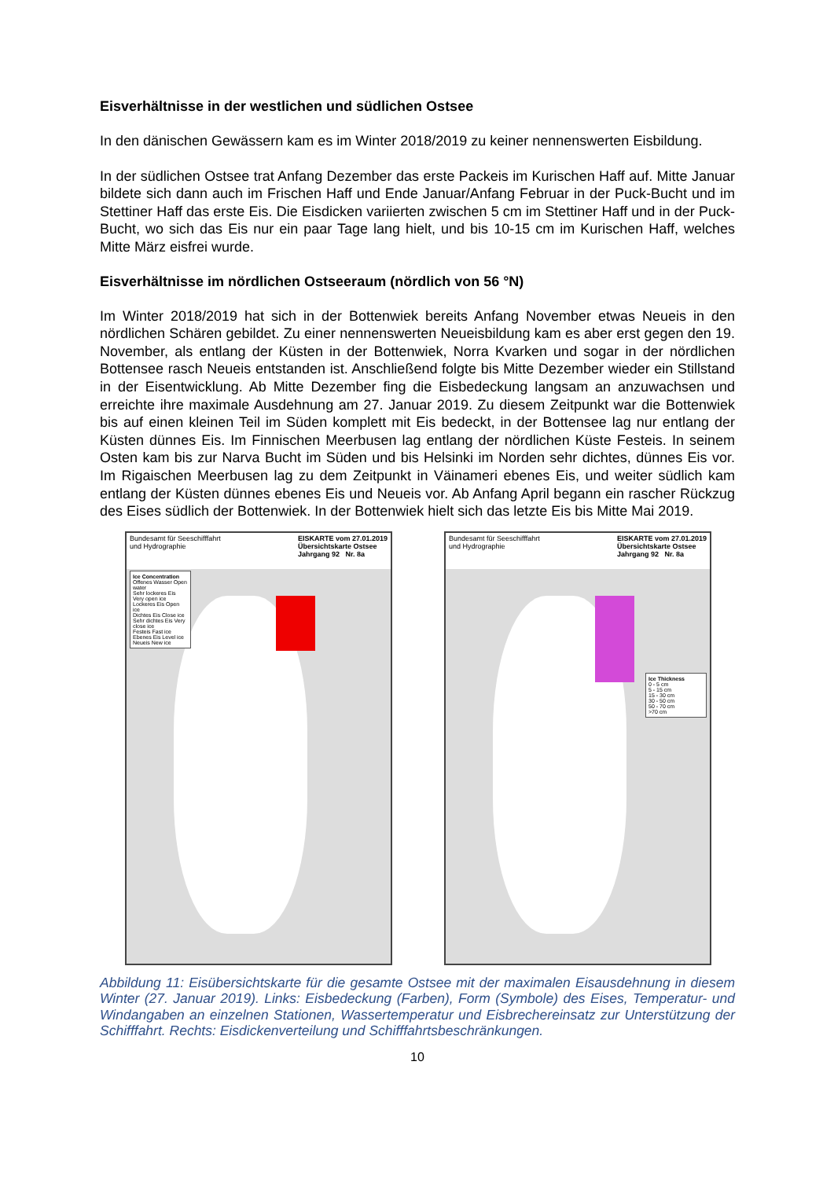Eisverhältnisse in der westlichen und südlichen Ostsee
In den dänischen Gewässern kam es im Winter 2018/2019 zu keiner nennenswerten Eisbildung.
In der südlichen Ostsee trat Anfang Dezember das erste Packeis im Kurischen Haff auf. Mitte Januar bildete sich dann auch im Frischen Haff und Ende Januar/Anfang Februar in der Puck-Bucht und im Stettiner Haff das erste Eis. Die Eisdicken variierten zwischen 5 cm im Stettiner Haff und in der Puck-Bucht, wo sich das Eis nur ein paar Tage lang hielt, und bis 10-15 cm im Kurischen Haff, welches Mitte März eisfrei wurde.
Eisverhältnisse im nördlichen Ostseeraum (nördlich von 56 °N)
Im Winter 2018/2019 hat sich in der Bottenwiek bereits Anfang November etwas Neueis in den nördlichen Schären gebildet. Zu einer nennenswerten Neueisbildung kam es aber erst gegen den 19. November, als entlang der Küsten in der Bottenwiek, Norra Kvarken und sogar in der nördlichen Bottensee rasch Neueis entstanden ist. Anschließend folgte bis Mitte Dezember wieder ein Stillstand in der Eisentwicklung. Ab Mitte Dezember fing die Eisbedeckung langsam an anzuwachsen und erreichte ihre maximale Ausdehnung am 27. Januar 2019. Zu diesem Zeitpunkt war die Bottenwiek bis auf einen kleinen Teil im Süden komplett mit Eis bedeckt, in der Bottensee lag nur entlang der Küsten dünnes Eis. Im Finnischen Meerbusen lag entlang der nördlichen Küste Festeis. In seinem Osten kam bis zur Narva Bucht im Süden und bis Helsinki im Norden sehr dichtes, dünnes Eis vor. Im Rigaischen Meerbusen lag zu dem Zeitpunkt in Väinameri ebenes Eis, und weiter südlich kam entlang der Küsten dünnes ebenes Eis und Neueis vor. Ab Anfang April begann ein rascher Rückzug des Eises südlich der Bottenwiek. In der Bottenwiek hielt sich das letzte Eis bis Mitte Mai 2019.
Bundesamt für Seeschifffahrt
und Hydrographie EISKARTE vom 27.01.2019
Übersichtskarte Ostsee
Jahrgang 92 Nr. 8a
Ice Concentration
Offenes Wasser Open water
Sehr lockeres Eis Very open ice
Lockeres Eis Open ice
Dichtes Eis Close ice
Sehr dichtes Eis Very close ice
Festeis Fast ice
Ebenes Eis Level ice
Neueis New ice
Bundesamt für Seeschifffahrt
und Hydrographie EISKARTE vom 27.01.2019
Übersichtskarte Ostsee
Jahrgang 92 Nr. 8a
Ice Thickness
0 - 5 cm
5 - 15 cm
15 - 30 cm
30 - 50 cm
50 - 70 cm
>70 cm
Abbildung 11: Eisübersichtskarte für die gesamte Ostsee mit der maximalen Eisausdehnung in diesem Winter (27. Januar 2019). Links: Eisbedeckung (Farben), Form (Symbole) des Eises, Temperatur- und Windangaben an einzelnen Stationen, Wassertemperatur und Eisbrechereinsatz zur Unterstützung der Schifffahrt. Rechts: Eisdickenverteilung und Schifffahrtsbeschränkungen.
10